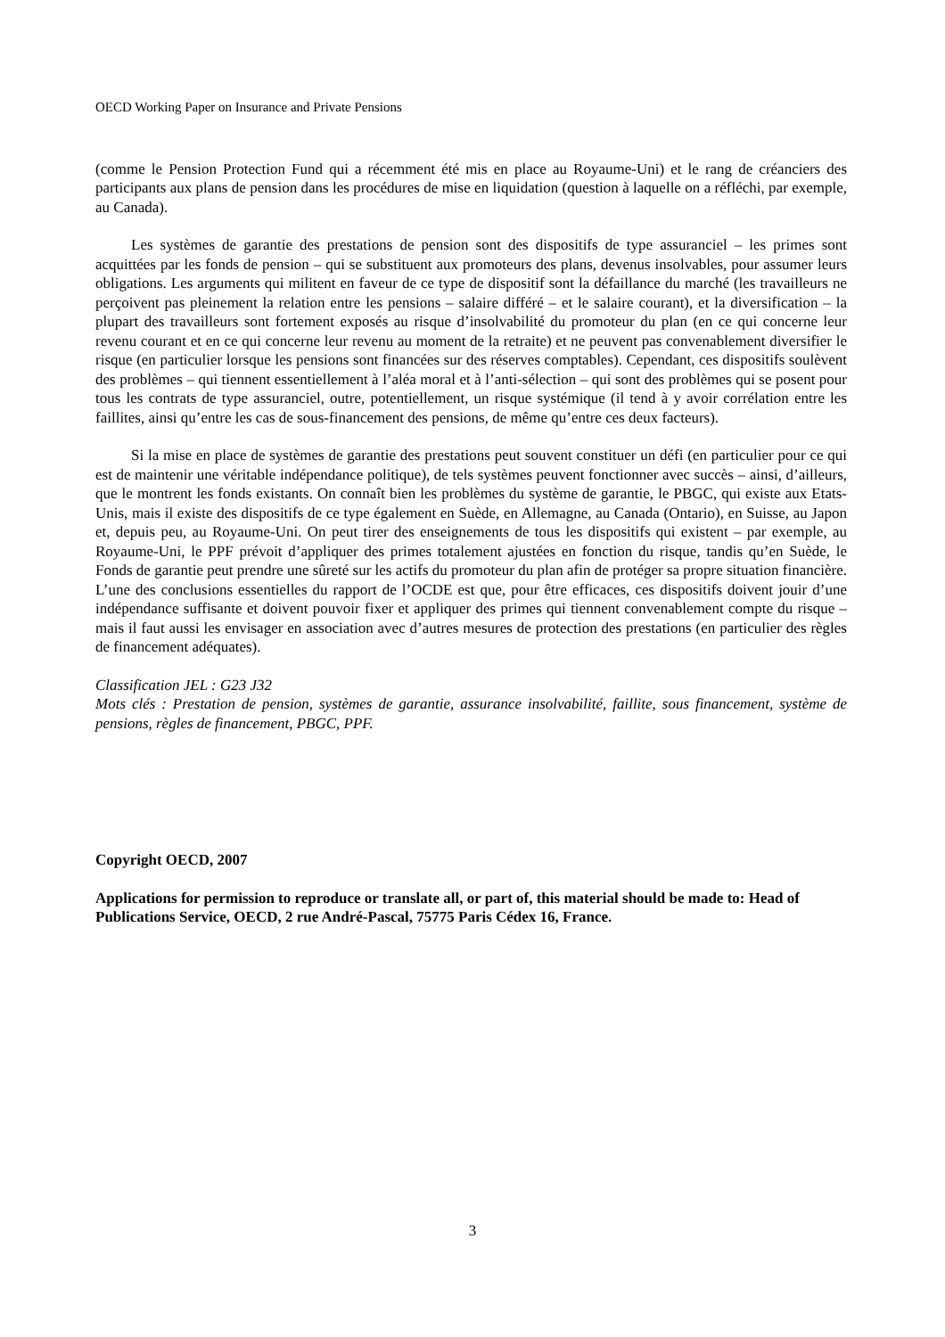OECD Working Paper on Insurance and Private Pensions
(comme le Pension Protection Fund qui a récemment été mis en place au Royaume-Uni) et le rang de créanciers des participants aux plans de pension dans les procédures de mise en liquidation (question à laquelle on a réfléchi, par exemple, au Canada).
Les systèmes de garantie des prestations de pension sont des dispositifs de type assuranciel – les primes sont acquittées par les fonds de pension – qui se substituent aux promoteurs des plans, devenus insolvables, pour assumer leurs obligations. Les arguments qui militent en faveur de ce type de dispositif sont la défaillance du marché (les travailleurs ne perçoivent pas pleinement la relation entre les pensions – salaire différé – et le salaire courant), et la diversification – la plupart des travailleurs sont fortement exposés au risque d’insolvabilité du promoteur du plan (en ce qui concerne leur revenu courant et en ce qui concerne leur revenu au moment de la retraite) et ne peuvent pas convenablement diversifier le risque (en particulier lorsque les pensions sont financées sur des réserves comptables). Cependant, ces dispositifs soulèvent des problèmes – qui tiennent essentiellement à l’aléa moral et à l’anti-sélection – qui sont des problèmes qui se posent pour tous les contrats de type assuranciel, outre, potentiellement, un risque systémique (il tend à y avoir corrélation entre les faillites, ainsi qu’entre les cas de sous-financement des pensions, de même qu’entre ces deux facteurs).
Si la mise en place de systèmes de garantie des prestations peut souvent constituer un défi (en particulier pour ce qui est de maintenir une véritable indépendance politique), de tels systèmes peuvent fonctionner avec succès – ainsi, d’ailleurs, que le montrent les fonds existants. On connaît bien les problèmes du système de garantie, le PBGC, qui existe aux Etats-Unis, mais il existe des dispositifs de ce type également en Suède, en Allemagne, au Canada (Ontario), en Suisse, au Japon et, depuis peu, au Royaume-Uni. On peut tirer des enseignements de tous les dispositifs qui existent – par exemple, au Royaume-Uni, le PPF prévoit d’appliquer des primes totalement ajustées en fonction du risque, tandis qu’en Suède, le Fonds de garantie peut prendre une sûreté sur les actifs du promoteur du plan afin de protéger sa propre situation financière. L’une des conclusions essentielles du rapport de l’OCDE est que, pour être efficaces, ces dispositifs doivent jouir d’une indépendance suffisante et doivent pouvoir fixer et appliquer des primes qui tiennent convenablement compte du risque – mais il faut aussi les envisager en association avec d’autres mesures de protection des prestations (en particulier des règles de financement adéquates).
Classification JEL : G23 J32
Mots clés : Prestation de pension, systèmes de garantie, assurance insolvabilité, faillite, sous financement, système de pensions, règles de financement, PBGC, PPF.
Copyright OECD, 2007
Applications for permission to reproduce or translate all, or part of, this material should be made to: Head of Publications Service, OECD, 2 rue André-Pascal, 75775 Paris Cédex 16, France.
3